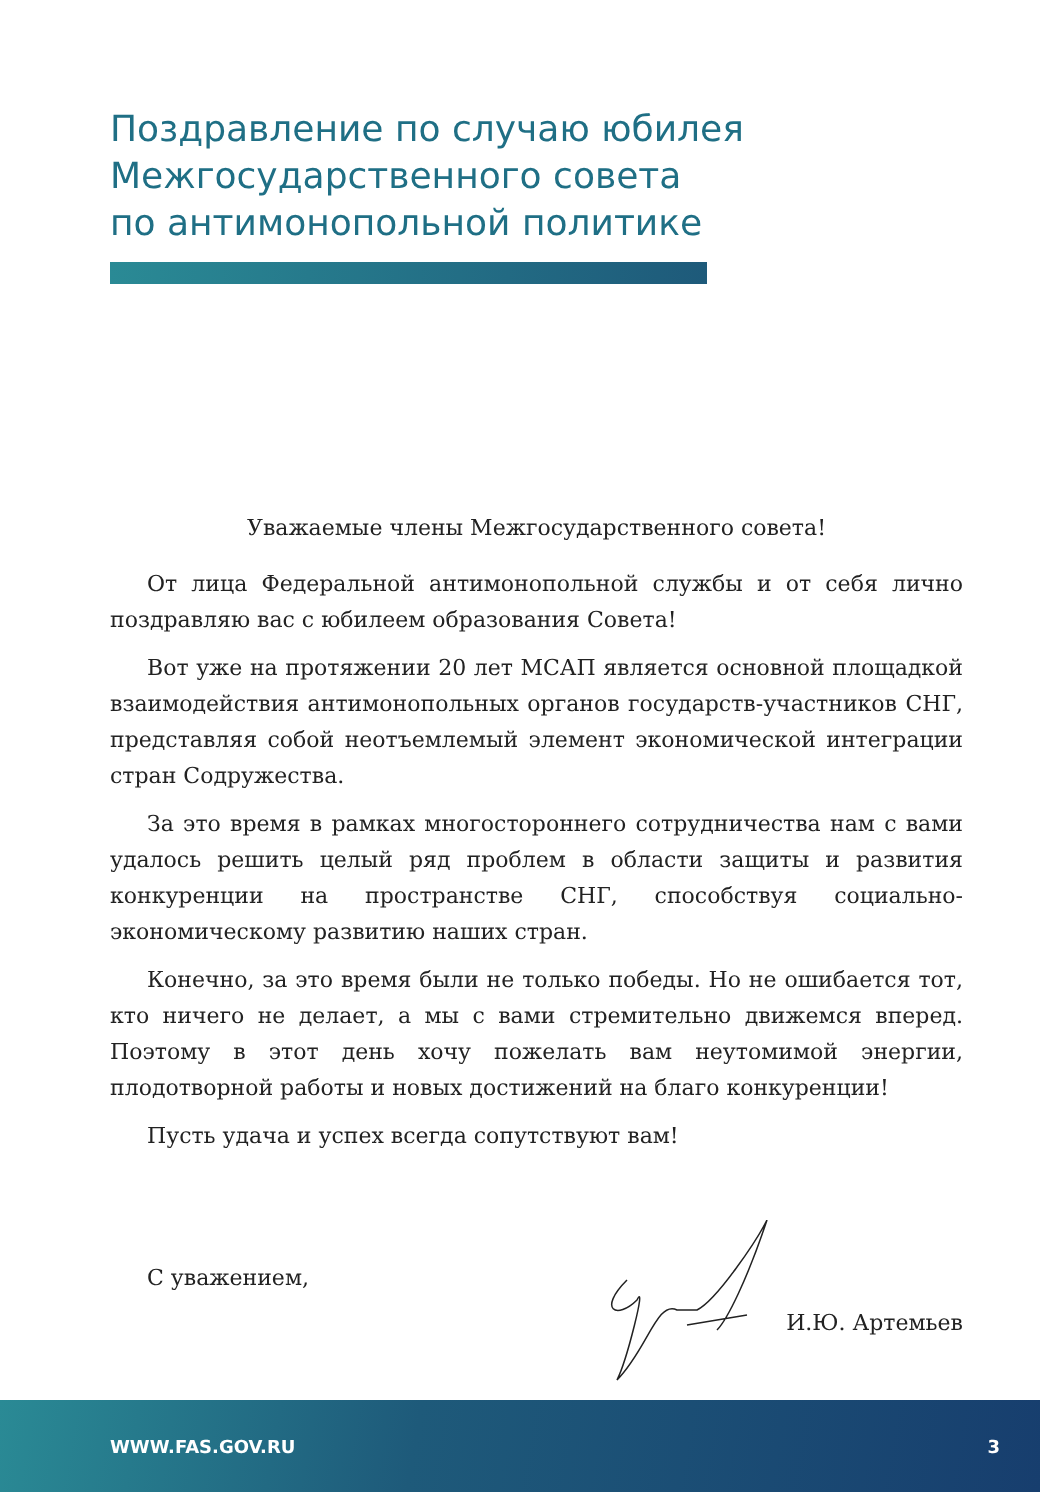Поздравление по случаю юбилея
Межгосударственного совета
по антимонопольной политике
Уважаемые члены Межгосударственного совета!
От лица Федеральной антимонопольной службы и от себя лично поздравляю вас с юбилеем образования Совета!
Вот уже на протяжении 20 лет МСАП является основной площадкой взаимодействия антимонопольных органов государств-участников СНГ, представляя собой неотъемлемый элемент экономической интеграции стран Содружества.
За это время в рамках многостороннего сотрудничества нам с вами удалось решить целый ряд проблем в области защиты и развития конкуренции на пространстве СНГ, способствуя социально-экономическому развитию наших стран.
Конечно, за это время были не только победы. Но не ошибается тот, кто ничего не делает, а мы с вами стремительно движемся вперед. Поэтому в этот день хочу пожелать вам неутомимой энергии, плодотворной работы и новых достижений на благо конкуренции!
Пусть удача и успех всегда сопутствуют вам!
С уважением,
И.Ю. Артемьев
WWW.FAS.GOV.RU 3